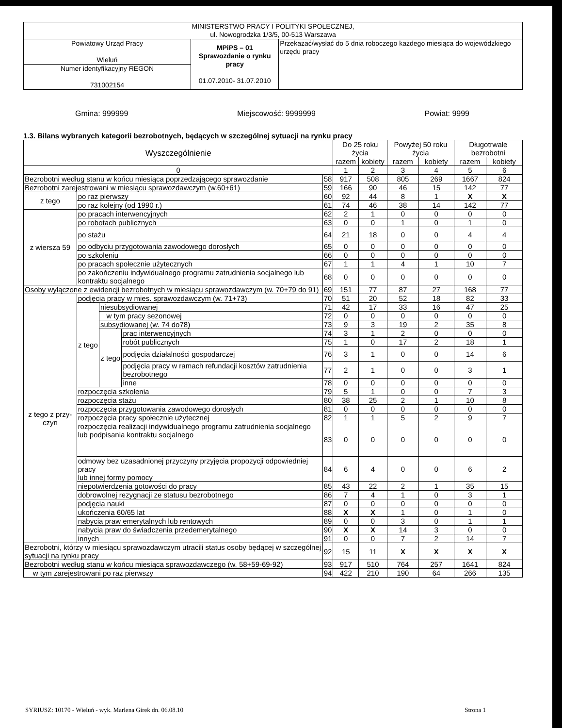| MINISTERSTWO PRACY I POLITYKI SPOŁECZNEJ, ul. Nowogrodzka 1/3/5, 00-513 Warszawa | | |
| Powiatowy Urząd Pracy Wieluń | MPiPS – 01 Sprawozdanie o rynku pracy 01.07.2010- 31.07.2010 | Przekazać/wysłać do 5 dnia roboczego każdego miesiąca do wojewódzkiego urzędu pracy |
| Numer identyfikacyjny REGON 731002154 | | |
Gmina: 999999 Miejscowość: 9999999 Powiat: 9999
1.3. Bilans wybranych kategorii bezrobotnych, będących w szczególnej sytuacji na rynku pracy
| Wyszczególnienie | | | | | Do 25 roku życia | | Powyżej 50 roku życia | | Długotrwale bezrobotni | |
| --- | --- | --- | --- | --- | --- | --- | --- | --- | --- | --- |
| | | | | | razem | kobiety | razem | kobiety | razem | kobiety |
| 0 | | | | | 1 | 2 | 3 | 4 | 5 | 6 |
| Bezrobotni według stanu w końcu miesiąca poprzedzającego sprawozdanie | | | | 58 | 917 | 508 | 805 | 269 | 1667 | 824 |
| Bezrobotni zarejestrowani w miesiącu sprawozdawczym (w.60+61) | | | | 59 | 166 | 90 | 46 | 15 | 142 | 77 |
| z tego | po raz pierwszy | | | 60 | 92 | 44 | 8 | 1 | X | X |
| | po raz kolejny (od 1990 r.) | | | 61 | 74 | 46 | 38 | 14 | 142 | 77 |
| z wiersza 59 | po pracach interwencyjnych | | | 62 | 2 | 1 | 0 | 0 | 0 | 0 |
| | po robotach publicznych | | | 63 | 0 | 0 | 1 | 0 | 1 | 0 |
| | po stażu | | | 64 | 21 | 18 | 0 | 0 | 4 | 4 |
| | po odbyciu przygotowania zawodowego dorosłych | | | 65 | 0 | 0 | 0 | 0 | 0 | 0 |
| | po szkoleniu | | | 66 | 0 | 0 | 0 | 0 | 0 | 0 |
| | po pracach społecznie użytecznych | | | 67 | 1 | 1 | 4 | 1 | 10 | 7 |
| | po zakończeniu indywidualnego programu zatrudnienia socjalnego lub kontraktu socjalnego | | | 68 | 0 | 0 | 0 | 0 | 0 | 0 |
| Osoby wyłączone z ewidencji bezrobotnych w miesiącu sprawozdawczym (w. 70+79 do 91) | | | | 69 | 151 | 77 | 87 | 27 | 168 | 77 |
| z tego z przy-czyn | podjęcia pracy w mies. sprawozdawczym (w. 71+73) | | | 70 | 51 | 20 | 52 | 18 | 82 | 33 |
| | z tego | niesubsydiowanej | | 71 | 42 | 17 | 33 | 16 | 47 | 25 |
| | | w tym pracy sezonowej | | 72 | 0 | 0 | 0 | 0 | 0 | 0 |
| | | subsydiowanej (w. 74 do78) | | 73 | 9 | 3 | 19 | 2 | 35 | 8 |
| | | z tego | prac interwencyjnych | 74 | 3 | 1 | 2 | 0 | 0 | 0 |
| | | | robót publicznych | 75 | 1 | 0 | 17 | 2 | 18 | 1 |
| | | | podjęcia działalności gospodarczej | 76 | 3 | 1 | 0 | 0 | 14 | 6 |
| | | | podjęcia pracy w ramach refundacji kosztów zatrudnienia bezrobotnego | 77 | 2 | 1 | 0 | 0 | 3 | 1 |
| | | | inne | 78 | 0 | 0 | 0 | 0 | 0 | 0 |
| | rozpoczęcia szkolenia | | | 79 | 5 | 1 | 0 | 0 | 7 | 3 |
| | rozpoczęcia stażu | | | 80 | 38 | 25 | 2 | 1 | 10 | 8 |
| | rozpoczęcia przygotowania zawodowego dorosłych | | | 81 | 0 | 0 | 0 | 0 | 0 | 0 |
| | rozpoczęcia pracy społecznie użytecznej | | | 82 | 1 | 1 | 5 | 2 | 9 | 7 |
| | rozpoczęcia realizacji indywidualnego programu zatrudnienia socjalnego lub podpisania kontraktu socjalnego | | | 83 | 0 | 0 | 0 | 0 | 0 | 0 |
| | odmowy bez uzasadnionej przyczyny przyjęcia propozycji odpowiedniej pracy lub innej formy pomocy | | | 84 | 6 | 4 | 0 | 0 | 6 | 2 |
| | niepotwierdzenia gotowości do pracy | | | 85 | 43 | 22 | 2 | 1 | 35 | 15 |
| | dobrowolnej rezygnacji ze statusu bezrobotnego | | | 86 | 7 | 4 | 1 | 0 | 3 | 1 |
| | podjęcia nauki | | | 87 | 0 | 0 | 0 | 0 | 0 | 0 |
| | ukończenia 60/65 lat | | | 88 | X | X | 1 | 0 | 1 | 0 |
| | nabycia praw emerytalnych lub rentowych | | | 89 | 0 | 0 | 3 | 0 | 1 | 1 |
| | nabycia praw do świadczenia przedemerytalnego | | | 90 | X | X | 14 | 3 | 0 | 0 |
| | innych | | | 91 | 0 | 0 | 7 | 2 | 14 | 7 |
| Bezrobotni, którzy w miesiącu sprawozdawczym utracili status osoby będącej w szczególnej sytuacji na rynku pracy | | | | 92 | 15 | 11 | X | X | X | X |
| Bezrobotni według stanu w końcu miesiąca sprawozdawczego (w. 58+59-69-92) | | | | 93 | 917 | 510 | 764 | 257 | 1641 | 824 |
| w tym zarejestrowani po raz pierwszy | | | | 94 | 422 | 210 | 190 | 64 | 266 | 135 |
SYRIUSZ: 10170 - Wieluń - wyk. Marlena Girek dn. 06.08.10 Strona 1